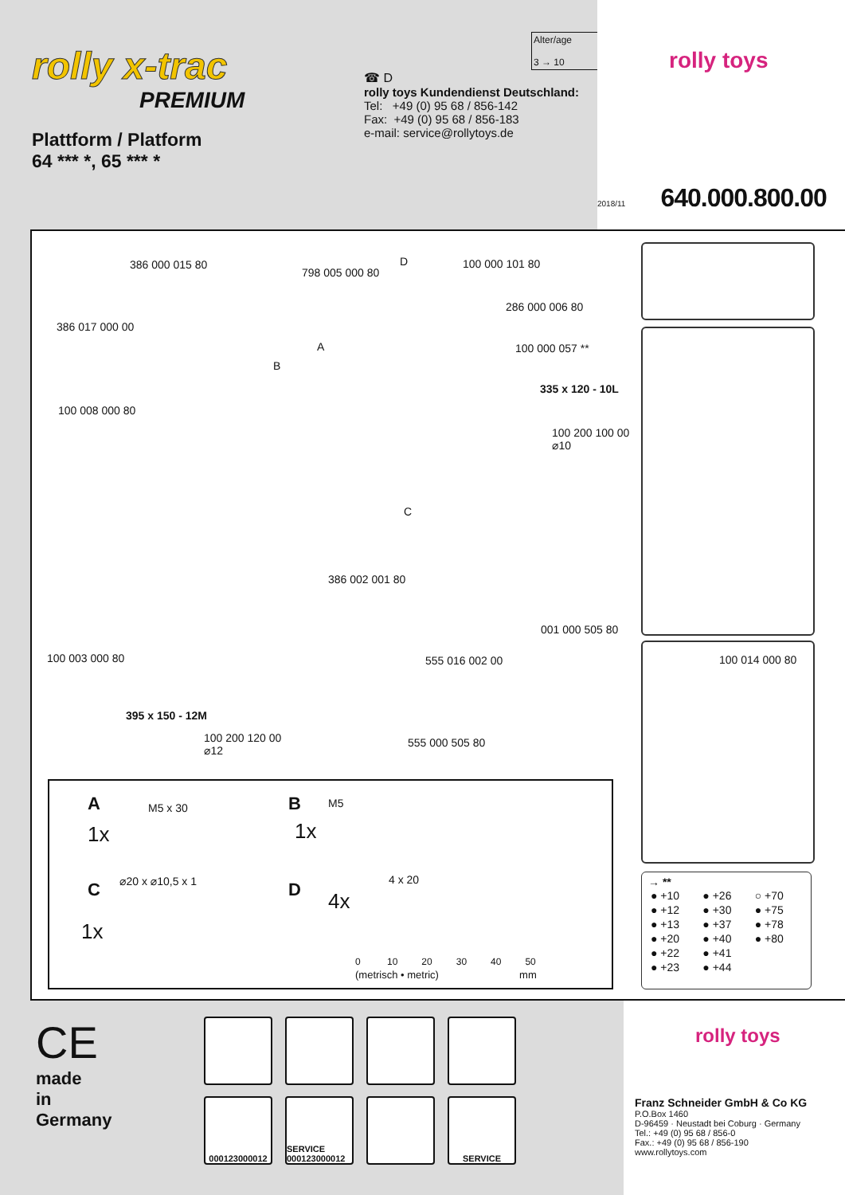rolly x-trac
PREMIUM
Plattform / Platform
64 *** *, 65 *** *
Alter/age
3 → 10
☎ D
rolly toys Kundendienst Deutschland:
Tel: +49 (0) 95 68 / 856-142
Fax: +49 (0) 95 68 / 856-183
e-mail: service@rollytoys.de
rolly toys
2018/11 640.000.800.00
386 000 015 80
798 005 000 80
D 100 000 101 80
386 017 000 00
286 000 006 80
A
B
100 000 057 **
335 x 120 - 10L
100 008 000 80
100 200 100 00
⌀10
C
386 002 001 80
001 000 505 80
100 003 000 80 555 016 002 00
395 x 150 - 12M
100 200 120 00
⌀12
555 000 505 80
100 014 000 80
A M5 x 30
1x
B M5
1x
C ⌀20 x ⌀10,5 x 1
1x
D 4 x 20
4x
0 10 20 30 40 50
(metrisch • metric) mm
→ **
| ● +10 | ● +26 | ○ +70 |
| ● +12 | ● +30 | ● +75 |
| ● +13 | ● +37 | ● +78 |
| ● +20 | ● +40 | ● +80 |
| ● +22 | ● +41 | |
| ● +23 | ● +44 | |
CE
made
in
Germany
000123000012
SERVICE 000123000012
SERVICE
rolly toys
Franz Schneider GmbH & Co KG
P.O.Box 1460
D-96459 · Neustadt bei Coburg · Germany
Tel.: +49 (0) 95 68 / 856-0
Fax.: +49 (0) 95 68 / 856-190
www.rollytoys.com